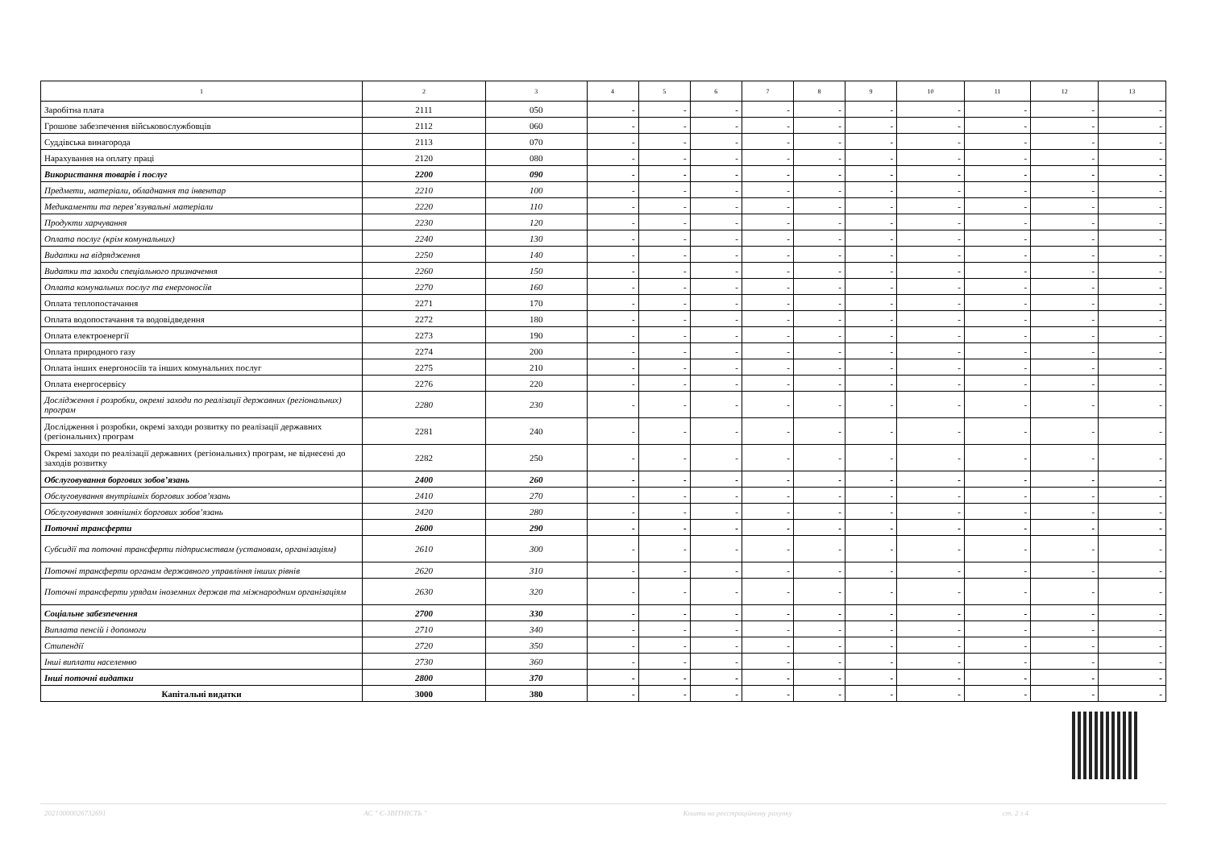| 1 | 2 | 3 | 4 | 5 | 6 | 7 | 8 | 9 | 10 | 11 | 12 | 13 |
| --- | --- | --- | --- | --- | --- | --- | --- | --- | --- | --- | --- | --- |
| Заробітна плата | 2111 | 050 | - | - | - | - | - | - | - | - | - | - |
| Грошове забезпечення військовослужбовців | 2112 | 060 | - | - | - | - | - | - | - | - | - | - |
| Суддівська винагорода | 2113 | 070 | - | - | - | - | - | - | - | - | - | - |
| Нарахування на оплату праці | 2120 | 080 | - | - | - | - | - | - | - | - | - | - |
| Використання товарів і послуг | 2200 | 090 | - | - | - | - | - | - | - | - | - | - |
| Предмети, матеріали, обладнання та інвентар | 2210 | 100 | - | - | - | - | - | - | - | - | - | - |
| Медикаменти та перев’язувальні матеріали | 2220 | 110 | - | - | - | - | - | - | - | - | - | - |
| Продукти харчування | 2230 | 120 | - | - | - | - | - | - | - | - | - | - |
| Оплата послуг (крім комунальних) | 2240 | 130 | - | - | - | - | - | - | - | - | - | - |
| Видатки на відрядження | 2250 | 140 | - | - | - | - | - | - | - | - | - | - |
| Видатки та заходи спеціального призначення | 2260 | 150 | - | - | - | - | - | - | - | - | - | - |
| Оплата комунальних послуг та енергоносіїв | 2270 | 160 | - | - | - | - | - | - | - | - | - | - |
| Оплата теплопостачання | 2271 | 170 | - | - | - | - | - | - | - | - | - | - |
| Оплата водопостачання та водовідведення | 2272 | 180 | - | - | - | - | - | - | - | - | - | - |
| Оплата електроенергії | 2273 | 190 | - | - | - | - | - | - | - | - | - | - |
| Оплата природного газу | 2274 | 200 | - | - | - | - | - | - | - | - | - | - |
| Оплата інших енергоносіїв та інших комунальних послуг | 2275 | 210 | - | - | - | - | - | - | - | - | - | - |
| Оплата енергосервісу | 2276 | 220 | - | - | - | - | - | - | - | - | - | - |
| Дослідження і розробки, окремі заходи по реалізації державних (регіональних) програм | 2280 | 230 | - | - | - | - | - | - | - | - | - | - |
| Дослідження і розробки, окремі заходи розвитку по реалізації державних (регіональних) програм | 2281 | 240 | - | - | - | - | - | - | - | - | - | - |
| Окремі заходи по реалізації державних (регіональних) програм, не віднесені до заходів розвитку | 2282 | 250 | - | - | - | - | - | - | - | - | - | - |
| Обслуговування боргових зобов’язань | 2400 | 260 | - | - | - | - | - | - | - | - | - | - |
| Обслуговування внутрішніх боргових зобов’язань | 2410 | 270 | - | - | - | - | - | - | - | - | - | - |
| Обслуговування зовнішніх боргових зобов’язань | 2420 | 280 | - | - | - | - | - | - | - | - | - | - |
| Поточні трансферти | 2600 | 290 | - | - | - | - | - | - | - | - | - | - |
| Субсидії та поточні трансферти підприємствам (установам, організаціям) | 2610 | 300 | - | - | - | - | - | - | - | - | - | - |
| Поточні трансферти органам державного управління інших рівнів | 2620 | 310 | - | - | - | - | - | - | - | - | - | - |
| Поточні трансферти урядам іноземних держав та міжнародним організаціям | 2630 | 320 | - | - | - | - | - | - | - | - | - | - |
| Соціальне забезпечення | 2700 | 330 | - | - | - | - | - | - | - | - | - | - |
| Виплата пенсій і допомоги | 2710 | 340 | - | - | - | - | - | - | - | - | - | - |
| Стипендії | 2720 | 350 | - | - | - | - | - | - | - | - | - | - |
| Інші виплати населенню | 2730 | 360 | - | - | - | - | - | - | - | - | - | - |
| Інші поточні видатки | 2800 | 370 | - | - | - | - | - | - | - | - | - | - |
| Капітальні видатки | 3000 | 380 | - | - | - | - | - | - | - | - | - | - |
20210000026732691 АС " Є-ЗВІТНІСТЬ " Кошти на реєстраційному рахунку ст. 2 з 4